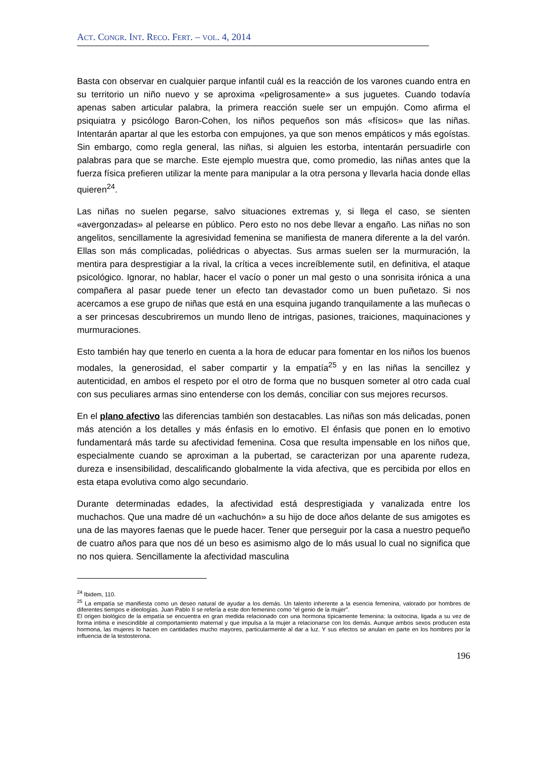ACT. CONGR. INT. RECO. FERT. – VOL. 4, 2014
Basta con observar en cualquier parque infantil cuál es la reacción de los varones cuando entra en su territorio un niño nuevo y se aproxima «peligrosamente» a sus juguetes. Cuando todavía apenas saben articular palabra, la primera reacción suele ser un empujón. Como afirma el psiquiatra y psicólogo Baron-Cohen, los niños pequeños son más «físicos» que las niñas. Intentarán apartar al que les estorba con empujones, ya que son menos empáticos y más egoístas. Sin embargo, como regla general, las niñas, si alguien les estorba, intentarán persuadirle con palabras para que se marche. Este ejemplo muestra que, como promedio, las niñas antes que la fuerza física prefieren utilizar la mente para manipular a la otra persona y llevarla hacia donde ellas quieren<sup>24</sup>.
Las niñas no suelen pegarse, salvo situaciones extremas y, si llega el caso, se sienten «avergonzadas» al pelearse en público. Pero esto no nos debe llevar a engaño. Las niñas no son angelitos, sencillamente la agresividad femenina se manifiesta de manera diferente a la del varón. Ellas son más complicadas, poliédricas o abyectas. Sus armas suelen ser la murmuración, la mentira para desprestigiar a la rival, la crítica a veces increíblemente sutil, en definitiva, el ataque psicológico. Ignorar, no hablar, hacer el vacío o poner un mal gesto o una sonrisita irónica a una compañera al pasar puede tener un efecto tan devastador como un buen puñetazo. Si nos acercamos a ese grupo de niñas que está en una esquina jugando tranquilamente a las muñecas o a ser princesas descubriremos un mundo lleno de intrigas, pasiones, traiciones, maquinaciones y murmuraciones.
Esto también hay que tenerlo en cuenta a la hora de educar para fomentar en los niños los buenos modales, la generosidad, el saber compartir y la empatía<sup>25</sup> y en las niñas la sencillez y autenticidad, en ambos el respeto por el otro de forma que no busquen someter al otro cada cual con sus peculiares armas sino entenderse con los demás, conciliar con sus mejores recursos.
En el plano afectivo las diferencias también son destacables. Las niñas son más delicadas, ponen más atención a los detalles y más énfasis en lo emotivo. El énfasis que ponen en lo emotivo fundamentará más tarde su afectividad femenina. Cosa que resulta impensable en los niños que, especialmente cuando se aproximan a la pubertad, se caracterizan por una aparente rudeza, dureza e insensibilidad, descalificando globalmente la vida afectiva, que es percibida por ellos en esta etapa evolutiva como algo secundario.
Durante determinadas edades, la afectividad está desprestigiada y vanalizada entre los muchachos. Que una madre dé un «achuchón» a su hijo de doce años delante de sus amigotes es una de las mayores faenas que le puede hacer. Tener que perseguir por la casa a nuestro pequeño de cuatro años para que nos dé un beso es asimismo algo de lo más usual lo cual no significa que no nos quiera. Sencillamente la afectividad masculina
<sup>24</sup> Ibidem, 110.
<sup>25</sup> La empatía se manifiesta como un deseo natural de ayudar a los demás. Un talento inherente a la esencia femenina, valorado por hombres de diferentes tiempos e ideologías. Juan Pablo II se refería a este don femenino como “el genio de la mujer”.
El origen biológico de la empatía se encuentra en gran medida relacionado con una hormona típicamente femenina: la oxitocina, ligada a su vez de forma intima e inescindible al comportamiento maternal y que impulsa a la mujer a relacionarse con los demás. Aunque ambos sexos producen esta hormona, las mujeres lo hacen en cantidades mucho mayores, particularmente al dar a luz. Y sus efectos se anulan en parte en los hombres por la influencia de la testosterona.
196